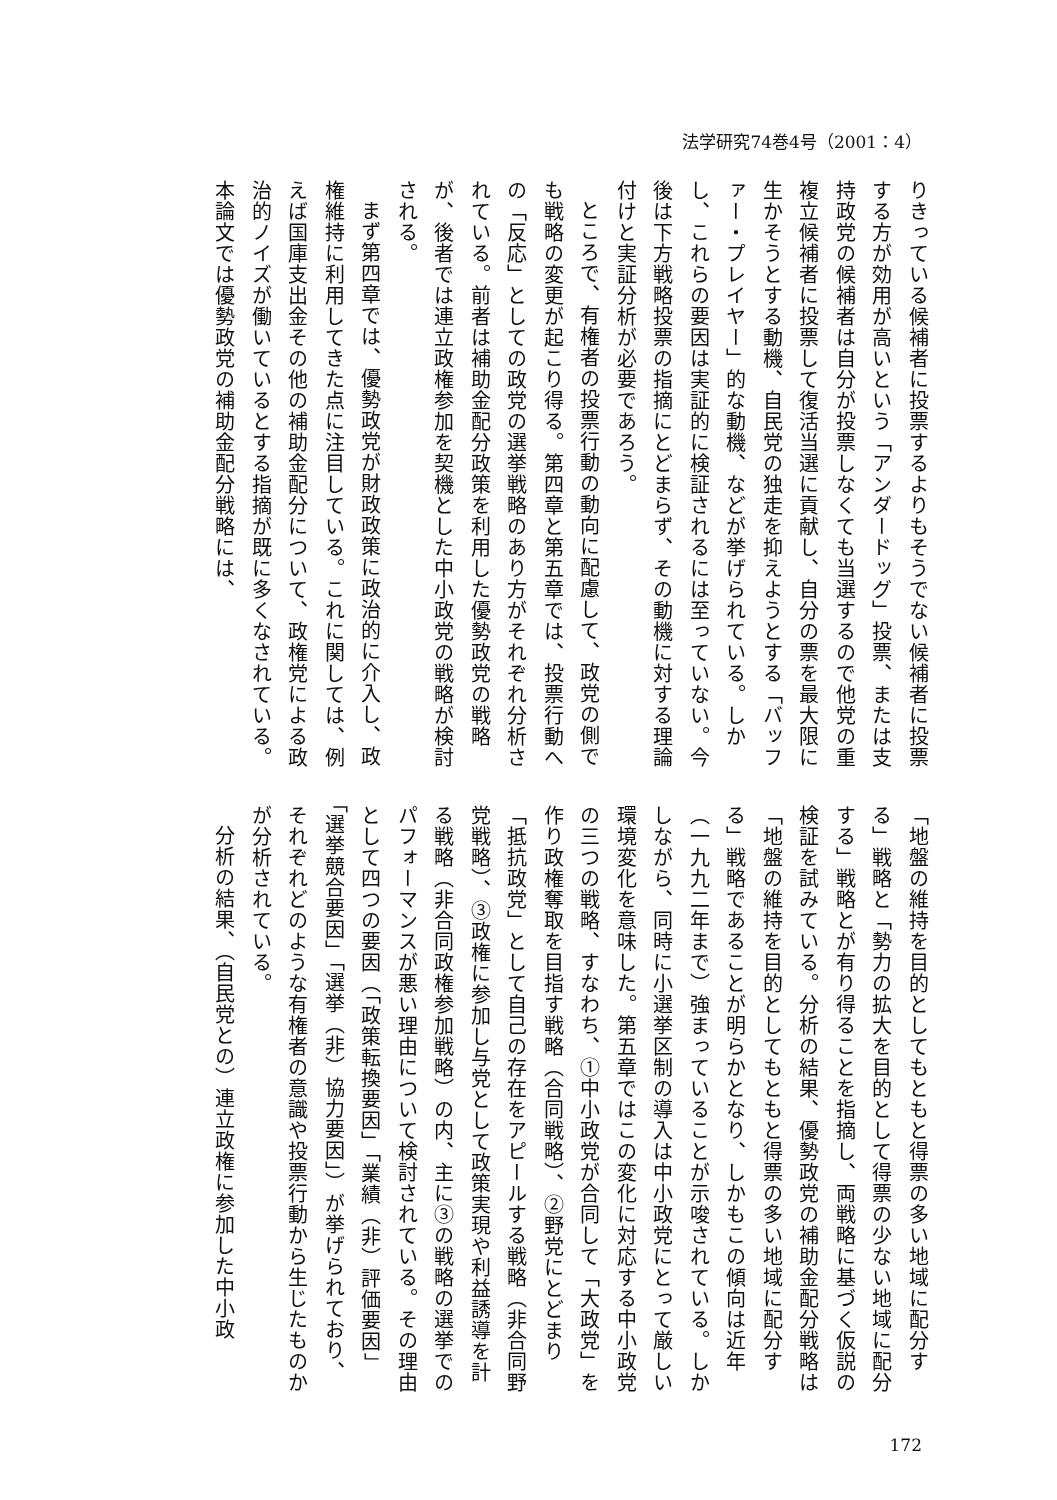法学研究74巻4号（2001：4）
りきっている候補者に投票するよりもそうでない候補者に投票する方が効用が高いという「アンダードッグ」投票、または支持政党の候補者は自分が投票しなくても当選するので他党の重複立候補者に投票して復活当選に貢献し、自分の票を最大限に生かそうとする動機、自民党の独走を抑えようとする「バッファー・プレイヤー」的な動機、などが挙げられている。しかし、これらの要因は実証的に検証されるには至っていない。今後は下方戦略投票の指摘にとどまらず、その動機に対する理論付けと実証分析が必要であろう。
ところで、有権者の投票行動の動向に配慮して、政党の側でも戦略の変更が起こり得る。第四章と第五章では、投票行動への「反応」としての政党の選挙戦略のあり方がそれぞれ分析されている。前者は補助金配分政策を利用した優勢政党の戦略が、後者では連立政権参加を契機とした中小政党の戦略が検討される。
まず第四章では、優勢政党が財政政策に政治的に介入し、政権維持に利用してきた点に注目している。これに関しては、例えば国庫支出金その他の補助金配分について、政権党による政治的ノイズが働いているとする指摘が既に多くなされている。本論文では優勢政党の補助金配分戦略には、
「地盤の維持を目的としてもともと得票の多い地域に配分する」戦略と「勢力の拡大を目的として得票の少ない地域に配分する」戦略とが有り得ることを指摘し、両戦略に基づく仮説の検証を試みている。分析の結果、優勢政党の補助金配分戦略は「地盤の維持を目的としてもともと得票の多い地域に配分する」戦略であることが明らかとなり、しかもこの傾向は近年（一九九二年まで）強まっていることが示唆されている。しかしながら、同時に小選挙区制の導入は中小政党にとって厳しい環境変化を意味した。第五章ではこの変化に対応する中小政党の三つの戦略、すなわち、①中小政党が合同して「大政党」を作り政権奪取を目指す戦略（合同戦略）、②野党にとどまり「抵抗政党」として自己の存在をアピールする戦略（非合同野党戦略）、③政権に参加し与党として政策実現や利益誘導を計る戦略（非合同政権参加戦略）の内、主に③の戦略の選挙でのパフォーマンスが悪い理由について検討されている。その理由として四つの要因（「政策転換要因」「業績（非）評価要因」「選挙競合要因」「選挙（非）協力要因」）が挙げられており、それぞれどのような有権者の意識や投票行動から生じたものかが分析されている。
分析の結果、（自民党との）連立政権に参加した中小政
172